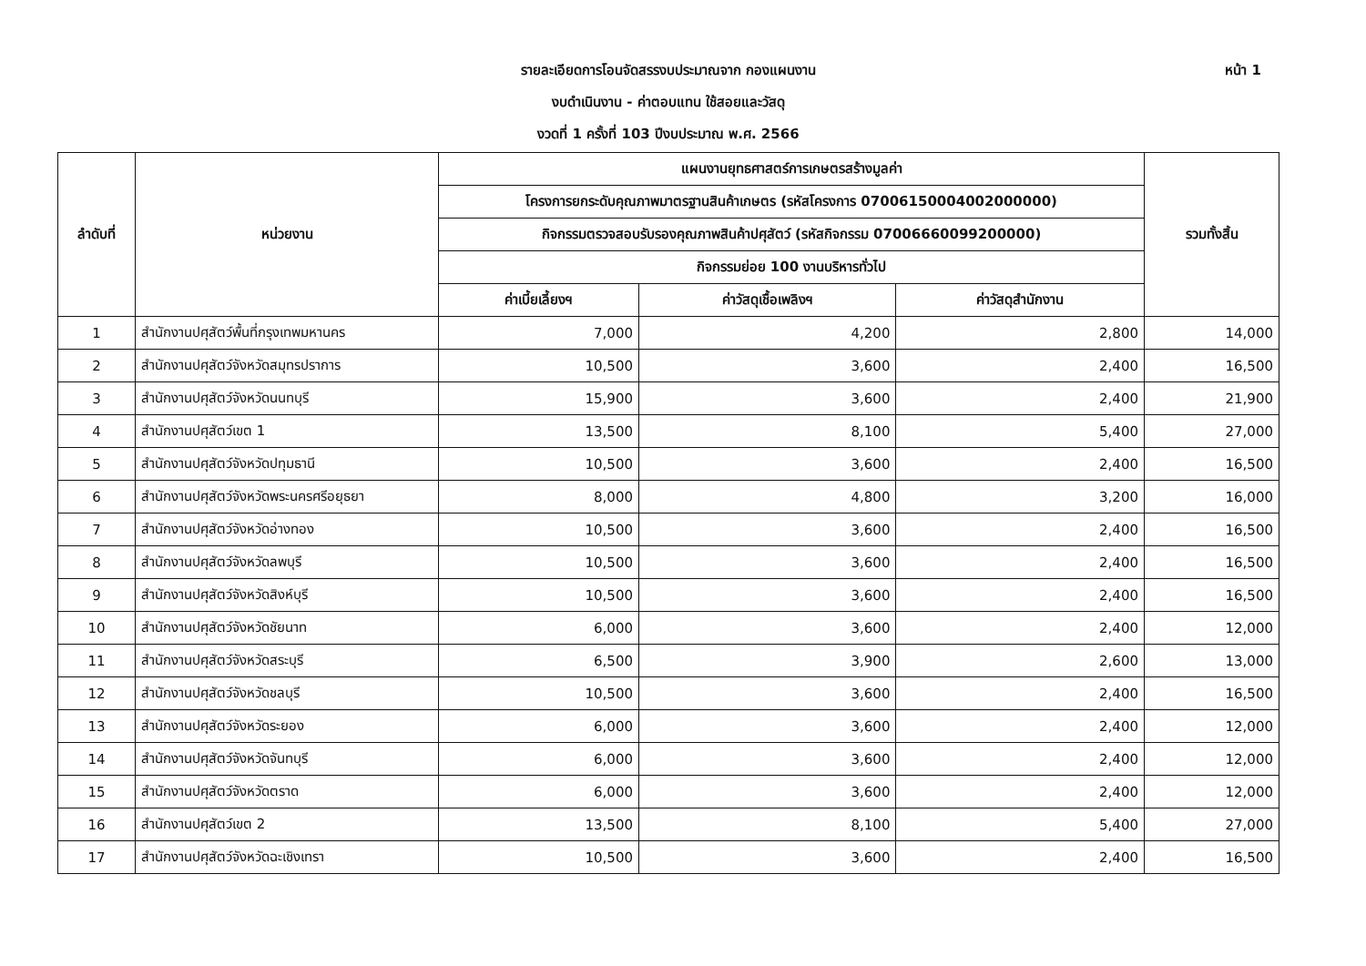หน้า 1
รายละเอียดการโอนจัดสรรงบประมาณจาก กองแผนงาน
งบดำเนินงาน - ค่าตอบแทน ใช้สอยและวัสดุ
งวดที่ 1 ครั้งที่ 103 ปีงบประมาณ พ.ศ. 2566
| ลำดับที่ | หน่วยงาน | แผนงานยุทธศาสตร์การเกษตรสร้างมูลค่า | | | รวมทั้งสิ้น |
| --- | --- | --- | --- | --- | --- |
| | | โครงการยกระดับคุณภาพมาตรฐานสินค้าเกษตร (รหัสโครงการ 07006150004002000000) | | | |
| | | กิจกรรมตรวจสอบรับรองคุณภาพสินค้าปศุสัตว์ (รหัสกิจกรรม 07006660099200000) | | | |
| | | กิจกรรมย่อย 100 งานบริหารทั่วไป | | | |
| | | ค่าเบี้ยเลี้ยงฯ | ค่าวัสดุเชื้อเพลิงฯ | ค่าวัสดุสำนักงาน | |
| 1 | สำนักงานปศุสัตว์พื้นที่กรุงเทพมหานคร | 7,000 | 4,200 | 2,800 | 14,000 |
| 2 | สำนักงานปศุสัตว์จังหวัดสมุทรปราการ | 10,500 | 3,600 | 2,400 | 16,500 |
| 3 | สำนักงานปศุสัตว์จังหวัดนนทบุรี | 15,900 | 3,600 | 2,400 | 21,900 |
| 4 | สำนักงานปศุสัตว์เขต 1 | 13,500 | 8,100 | 5,400 | 27,000 |
| 5 | สำนักงานปศุสัตว์จังหวัดปทุมธานี | 10,500 | 3,600 | 2,400 | 16,500 |
| 6 | สำนักงานปศุสัตว์จังหวัดพระนครศรีอยุธยา | 8,000 | 4,800 | 3,200 | 16,000 |
| 7 | สำนักงานปศุสัตว์จังหวัดอ่างทอง | 10,500 | 3,600 | 2,400 | 16,500 |
| 8 | สำนักงานปศุสัตว์จังหวัดลพบุรี | 10,500 | 3,600 | 2,400 | 16,500 |
| 9 | สำนักงานปศุสัตว์จังหวัดสิงห์บุรี | 10,500 | 3,600 | 2,400 | 16,500 |
| 10 | สำนักงานปศุสัตว์จังหวัดชัยนาท | 6,000 | 3,600 | 2,400 | 12,000 |
| 11 | สำนักงานปศุสัตว์จังหวัดสระบุรี | 6,500 | 3,900 | 2,600 | 13,000 |
| 12 | สำนักงานปศุสัตว์จังหวัดชลบุรี | 10,500 | 3,600 | 2,400 | 16,500 |
| 13 | สำนักงานปศุสัตว์จังหวัดระยอง | 6,000 | 3,600 | 2,400 | 12,000 |
| 14 | สำนักงานปศุสัตว์จังหวัดจันทบุรี | 6,000 | 3,600 | 2,400 | 12,000 |
| 15 | สำนักงานปศุสัตว์จังหวัดตราด | 6,000 | 3,600 | 2,400 | 12,000 |
| 16 | สำนักงานปศุสัตว์เขต 2 | 13,500 | 8,100 | 5,400 | 27,000 |
| 17 | สำนักงานปศุสัตว์จังหวัดฉะเชิงเทรา | 10,500 | 3,600 | 2,400 | 16,500 |